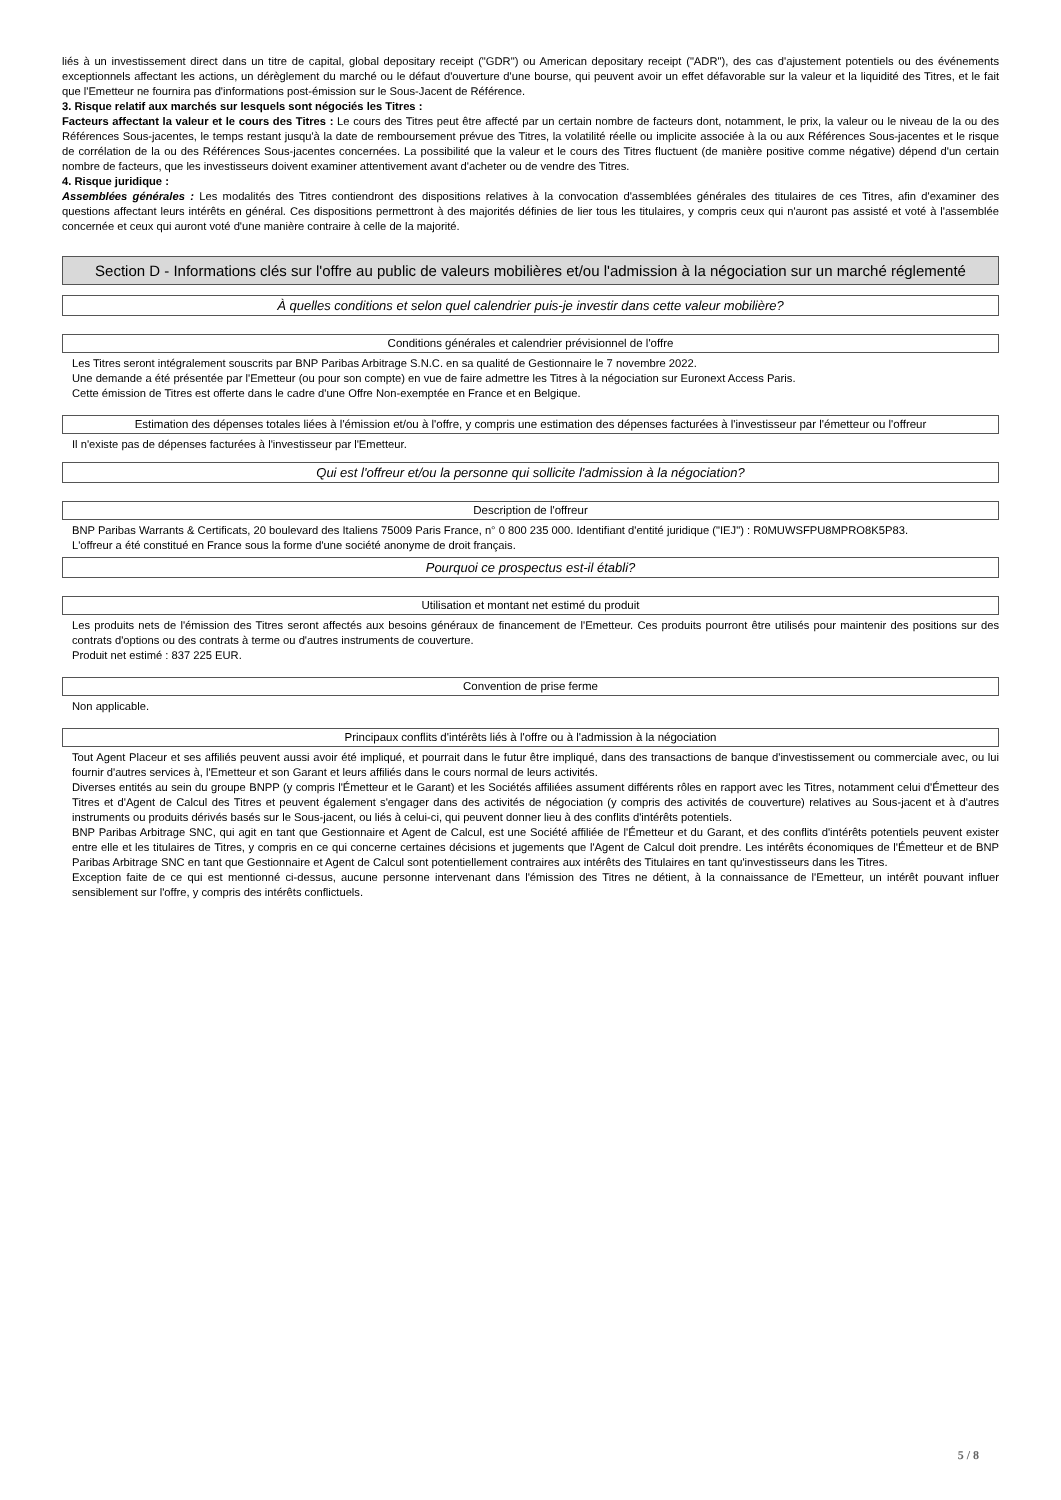liés à un investissement direct dans un titre de capital, global depositary receipt ("GDR") ou American depositary receipt ("ADR"), des cas d'ajustement potentiels ou des événements exceptionnels affectant les actions, un dérèglement du marché ou le défaut d'ouverture d'une bourse, qui peuvent avoir un effet défavorable sur la valeur et la liquidité des Titres, et le fait que l'Emetteur ne fournira pas d'informations post-émission sur le Sous-Jacent de Référence.
3. Risque relatif aux marchés sur lesquels sont négociés les Titres :
Facteurs affectant la valeur et le cours des Titres : Le cours des Titres peut être affecté par un certain nombre de facteurs dont, notamment, le prix, la valeur ou le niveau de la ou des Références Sous-jacentes, le temps restant jusqu'à la date de remboursement prévue des Titres, la volatilité réelle ou implicite associée à la ou aux Références Sous-jacentes et le risque de corrélation de la ou des Références Sous-jacentes concernées. La possibilité que la valeur et le cours des Titres fluctuent (de manière positive comme négative) dépend d'un certain nombre de facteurs, que les investisseurs doivent examiner attentivement avant d'acheter ou de vendre des Titres.
4. Risque juridique :
Assemblées générales : Les modalités des Titres contiendront des dispositions relatives à la convocation d'assemblées générales des titulaires de ces Titres, afin d'examiner des questions affectant leurs intérêts en général. Ces dispositions permettront à des majorités définies de lier tous les titulaires, y compris ceux qui n'auront pas assisté et voté à l'assemblée concernée et ceux qui auront voté d'une manière contraire à celle de la majorité.
Section D - Informations clés sur l'offre au public de valeurs mobilières et/ou l'admission à la négociation sur un marché réglementé
À quelles conditions et selon quel calendrier puis-je investir dans cette valeur mobilière?
Conditions générales et calendrier prévisionnel de l'offre
Les Titres seront intégralement souscrits par BNP Paribas Arbitrage S.N.C. en sa qualité de Gestionnaire le 7 novembre 2022.
Une demande a été présentée par l'Emetteur (ou pour son compte) en vue de faire admettre les Titres à la négociation sur Euronext Access Paris.
Cette émission de Titres est offerte dans le cadre d'une Offre Non-exemptée en France et en Belgique.
Estimation des dépenses totales liées à l'émission et/ou à l'offre, y compris une estimation des dépenses facturées à l'investisseur par l'émetteur ou l'offreur
Il n'existe pas de dépenses facturées à l'investisseur par l'Emetteur.
Qui est l'offreur et/ou la personne qui sollicite l'admission à la négociation?
Description de l'offreur
BNP Paribas Warrants & Certificats, 20 boulevard des Italiens 75009 Paris France, n° 0 800 235 000. Identifiant d'entité juridique ("IEJ") : R0MUWSFPU8MPRO8K5P83.
L'offreur a été constitué en France sous la forme d'une société anonyme de droit français.
Pourquoi ce prospectus est-il établi?
Utilisation et montant net estimé du produit
Les produits nets de l'émission des Titres seront affectés aux besoins généraux de financement de l'Emetteur. Ces produits pourront être utilisés pour maintenir des positions sur des contrats d'options ou des contrats à terme ou d'autres instruments de couverture.
Produit net estimé : 837 225 EUR.
Convention de prise ferme
Non applicable.
Principaux conflits d'intérêts liés à l'offre ou à l'admission à la négociation
Tout Agent Placeur et ses affiliés peuvent aussi avoir été impliqué, et pourrait dans le futur être impliqué, dans des transactions de banque d'investissement ou commerciale avec, ou lui fournir d'autres services à, l'Emetteur et son Garant et leurs affiliés dans le cours normal de leurs activités.
Diverses entités au sein du groupe BNPP (y compris l'Émetteur et le Garant) et les Sociétés affiliées assument différents rôles en rapport avec les Titres, notamment celui d'Émetteur des Titres et d'Agent de Calcul des Titres et peuvent également s'engager dans des activités de négociation (y compris des activités de couverture) relatives au Sous-jacent et à d'autres instruments ou produits dérivés basés sur le Sous-jacent, ou liés à celui-ci, qui peuvent donner lieu à des conflits d'intérêts potentiels.
BNP Paribas Arbitrage SNC, qui agit en tant que Gestionnaire et Agent de Calcul, est une Société affiliée de l'Émetteur et du Garant, et des conflits d'intérêts potentiels peuvent exister entre elle et les titulaires de Titres, y compris en ce qui concerne certaines décisions et jugements que l'Agent de Calcul doit prendre. Les intérêts économiques de l'Émetteur et de BNP Paribas Arbitrage SNC en tant que Gestionnaire et Agent de Calcul sont potentiellement contraires aux intérêts des Titulaires en tant qu'investisseurs dans les Titres.
Exception faite de ce qui est mentionné ci-dessus, aucune personne intervenant dans l'émission des Titres ne détient, à la connaissance de l'Emetteur, un intérêt pouvant influer sensiblement sur l'offre, y compris des intérêts conflictuels.
5 / 8